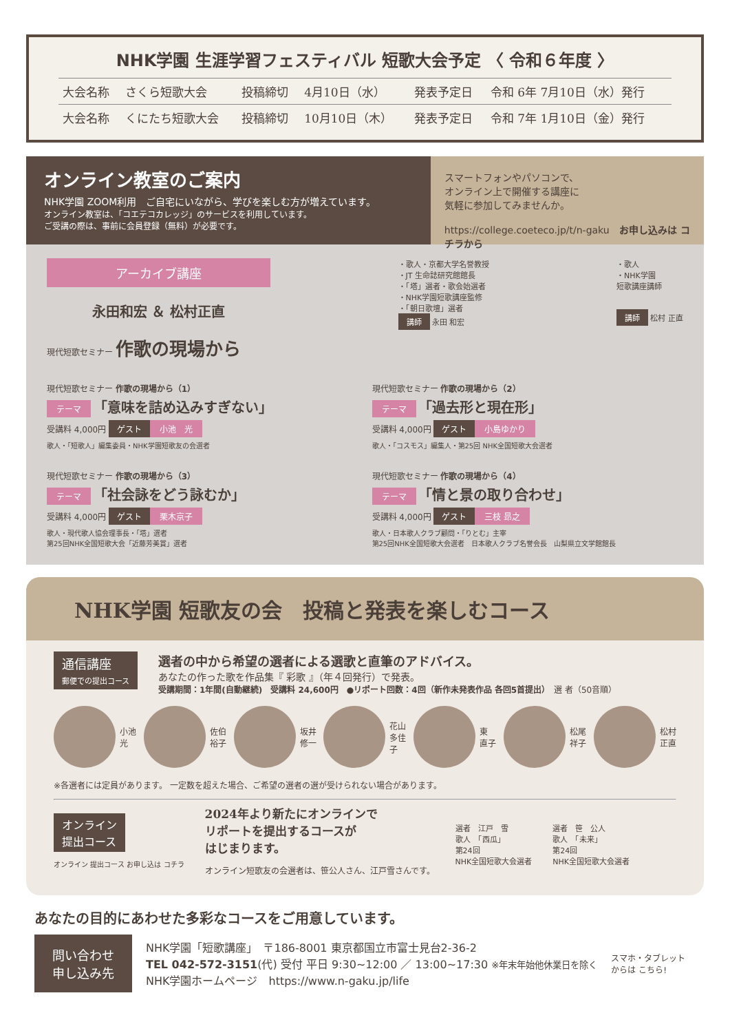NHK学園 生涯学習フェスティバル 短歌大会予定 〈 令和６年度 〉
| 大会名称 | さくら短歌大会 | 投稿締切 | 4月10日（水） | 発表予定日 | 令和 6年 7月10日（水）発行 |
| 大会名称 | くにたち短歌大会 | 投稿締切 | 10月10日（木） | 発表予定日 | 令和 7年 1月10日（金）発行 |
オンライン教室のご案内
NHK学園 ZOOM利用　ご自宅にいながら、学びを楽しむ方が増えています。
オンライン教室は、「コエテコカレッジ」のサービスを利用しています。
ご受講の際は、事前に会員登録（無料）が必要です。
スマートフォンやパソコンで、
オンライン上で開催する講座に
気軽に参加してみませんか。
https://college.coeteco.jp/t/n-gaku　お申し込みは コチラから
アーカイブ講座
永田和宏 ＆ 松村正直
現代短歌セミナー 作歌の現場から
・歌人・京都大学名誉教授
・JT 生命誌研究館館長
・「塔」選者・歌会始選者
・NHK学園短歌講座監修
・「朝日歌壇」選者
講師 永田 和宏
・歌人
・NHK学園
短歌講座講師
講師 松村 正直
現代短歌セミナー 作歌の現場から（1）
テーマ 「意味を詰め込みすぎない」
受講料 4,000円 ゲスト 小池　光
歌人・「短歌人」編集委員・NHK学園短歌友の会選者
現代短歌セミナー 作歌の現場から（2）
テーマ 「過去形と現在形」
受講料 4,000円 ゲスト 小島ゆかり
歌人・「コスモス」編集人・第25回 NHK全国短歌大会選者
現代短歌セミナー 作歌の現場から（3）
テーマ 「社会詠をどう詠むか」
受講料 4,000円 ゲスト 栗木京子
歌人・現代歌人協会理事長・「塔」選者
第25回NHK全国短歌大会「近藤芳美賞」選者
現代短歌セミナー 作歌の現場から（4）
テーマ 「情と景の取り合わせ」
受講料 4,000円 ゲスト 三枝 昻之
歌人・日本歌人クラブ顧問・「りとむ」主宰
第25回NHK全国短歌大会選者　日本歌人クラブ名誉会長　山梨県立文学館館長
NHK学園 短歌友の会　投稿と発表を楽しむコース
通信講座
郵便での提出コース
選者の中から希望の選者による選歌と直筆のアドバイス。
あなたの作った歌を作品集『 彩歌 』（年４回発行）で発表。
受講期間：1年間(自動継続)　受講料 24,600円　●リポート回数：4回（新作未発表作品 各回5首提出）　選 者（50音順）
小池 光 佐伯 裕子 坂井 修一 花山 多佳子 東 直子 松尾 祥子 松村 正直
※各選者には定員があります。 一定数を超えた場合、ご希望の選者の選が受けられない場合があります。
オンライン
提出コース
オンライン 提出コース お申し込は コチラ
2024年より新たにオンラインで
リポートを提出するコースが
はじまります。
オンライン短歌友の会選者は、笹公人さん、江戸雪さんです。
選者　江戸　雪
歌人　「西瓜」
第24回
NHK全国短歌大会選者
選者　笹　公人
歌人　「未来」
第24回
NHK全国短歌大会選者
あなたの目的にあわせた多彩なコースをご用意しています。
問い合わせ
申し込み先
NHK学園「短歌講座」　〒186-8001 東京都国立市富士見台2-36-2
TEL 042-572-3151(代) 受付 平日 9:30~12:00 ／ 13:00~17:30 ※年末年始他休業日を除く
NHK学園ホームページ　https://www.n-gaku.jp/life
スマホ・タブレット
からは こちら!